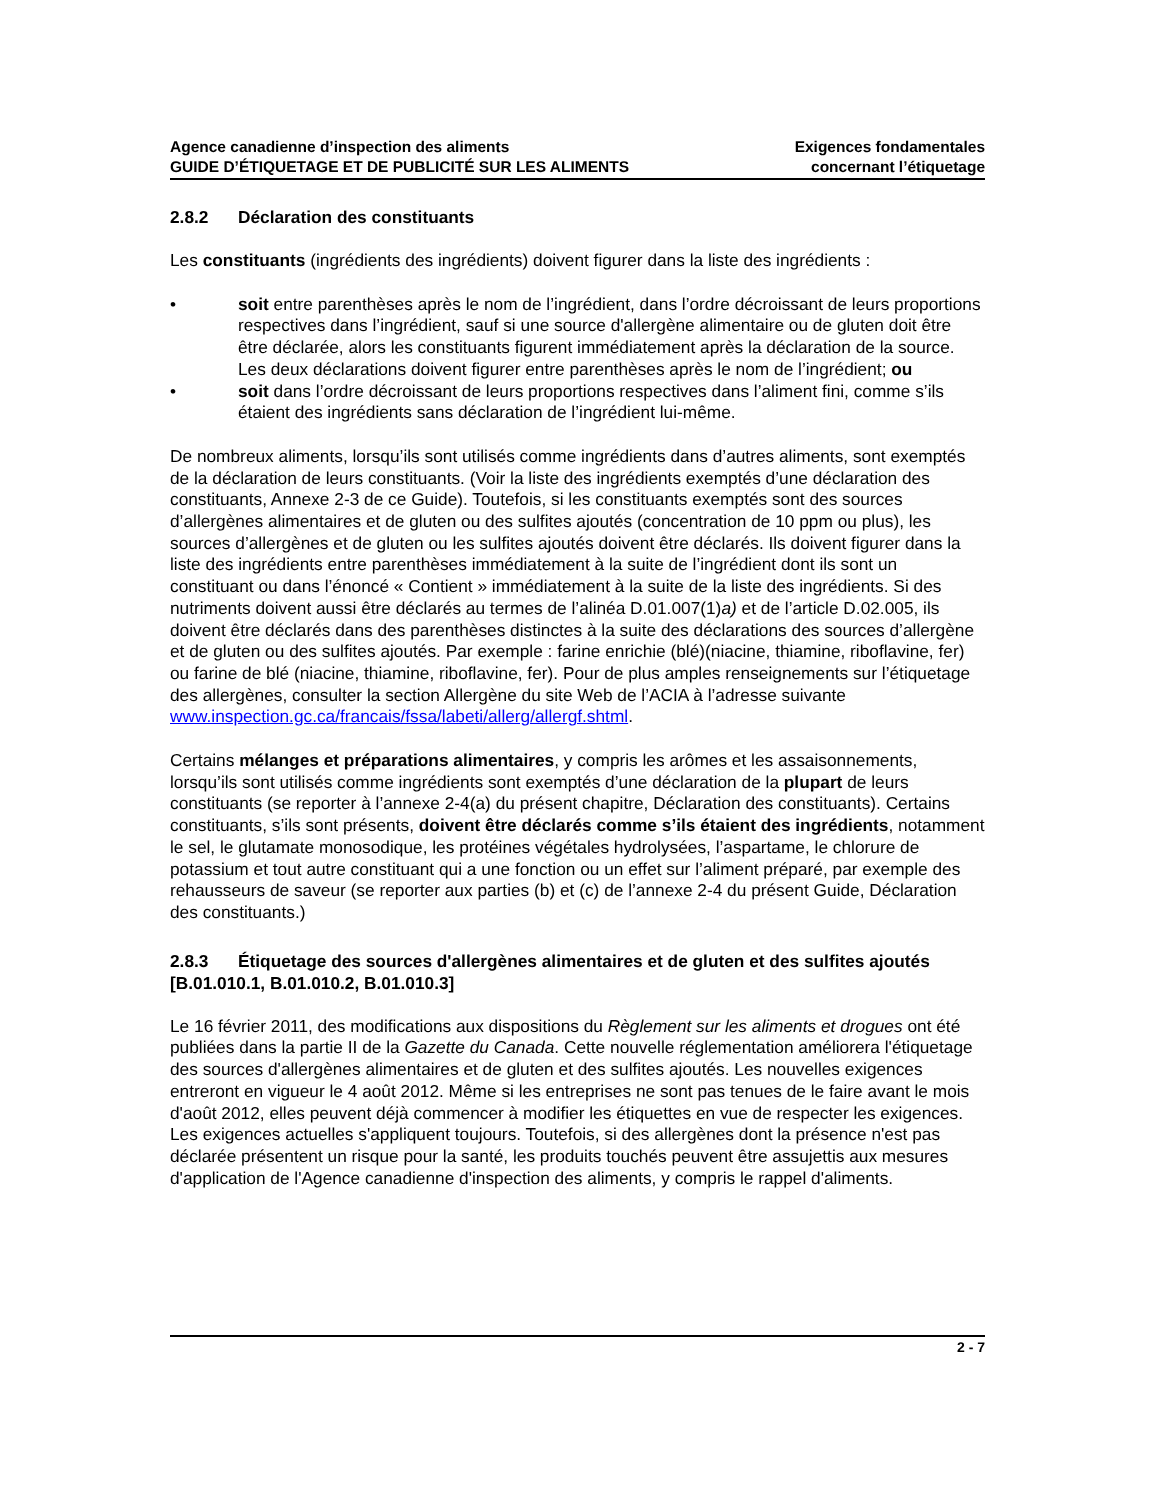Agence canadienne d’inspection des aliments
GUIDE D’ÉTIQUETAGE ET DE PUBLICITÉ SUR LES ALIMENTS
Exigences fondamentales
concernant l’étiquetage
2.8.2 Déclaration des constituants
Les constituants (ingrédients des ingrédients) doivent figurer dans la liste des ingrédients :
• soit entre parenthèses après le nom de l’ingrédient, dans l’ordre décroissant de leurs proportions respectives dans l’ingrédient, sauf si une source d'allergène alimentaire ou de gluten doit être être déclarée, alors les constituants figurent immédiatement après la déclaration de la source. Les deux déclarations doivent figurer entre parenthèses après le nom de l’ingrédient; ou
• soit dans l’ordre décroissant de leurs proportions respectives dans l’aliment fini, comme s’ils étaient des ingrédients sans déclaration de l’ingrédient lui-même.
De nombreux aliments, lorsqu’ils sont utilisés comme ingrédients dans d’autres aliments, sont exemptés de la déclaration de leurs constituants. (Voir la liste des ingrédients exemptés d’une déclaration des constituants, Annexe 2-3 de ce Guide). Toutefois, si les constituants exemptés sont des sources d’allergènes alimentaires et de gluten ou des sulfites ajoutés (concentration de 10 ppm ou plus), les sources d’allergènes et de gluten ou les sulfites ajoutés doivent être déclarés. Ils doivent figurer dans la liste des ingrédients entre parenthèses immédiatement à la suite de l’ingrédient dont ils sont un constituant ou dans l’énoncé « Contient » immédiatement à la suite de la liste des ingrédients. Si des nutriments doivent aussi être déclarés au termes de l’alinéa D.01.007(1)a) et de l’article D.02.005, ils doivent être déclarés dans des parenthèses distinctes à la suite des déclarations des sources d’allergène et de gluten ou des sulfites ajoutés. Par exemple : farine enrichie (blé)(niacine, thiamine, riboflavine, fer) ou farine de blé (niacine, thiamine, riboflavine, fer). Pour de plus amples renseignements sur l’étiquetage des allergènes, consulter la section Allergène du site Web de l’ACIA à l’adresse suivante www.inspection.gc.ca/francais/fssa/labeti/allerg/allergf.shtml.
Certains mélanges et préparations alimentaires, y compris les arômes et les assaisonnements, lorsqu’ils sont utilisés comme ingrédients sont exemptés d’une déclaration de la plupart de leurs constituants (se reporter à l’annexe 2-4(a) du présent chapitre, Déclaration des constituants). Certains constituants, s’ils sont présents, doivent être déclarés comme s’ils étaient des ingrédients, notamment le sel, le glutamate monosodique, les protéines végétales hydrolysées, l’aspartame, le chlorure de potassium et tout autre constituant qui a une fonction ou un effet sur l’aliment préparé, par exemple des rehausseurs de saveur (se reporter aux parties (b) et (c) de l’annexe 2-4 du présent Guide, Déclaration des constituants.)
2.8.3 Étiquetage des sources d'allergènes alimentaires et de gluten et des sulfites ajoutés [B.01.010.1, B.01.010.2, B.01.010.3]
Le 16 février 2011, des modifications aux dispositions du Règlement sur les aliments et drogues ont été publiées dans la partie II de la Gazette du Canada. Cette nouvelle réglementation améliorera l'étiquetage des sources d'allergènes alimentaires et de gluten et des sulfites ajoutés. Les nouvelles exigences entreront en vigueur le 4 août 2012. Même si les entreprises ne sont pas tenues de le faire avant le mois d'août 2012, elles peuvent déjà commencer à modifier les étiquettes en vue de respecter les exigences. Les exigences actuelles s'appliquent toujours. Toutefois, si des allergènes dont la présence n'est pas déclarée présentent un risque pour la santé, les produits touchés peuvent être assujettis aux mesures d'application de l'Agence canadienne d'inspection des aliments, y compris le rappel d'aliments.
2 - 7